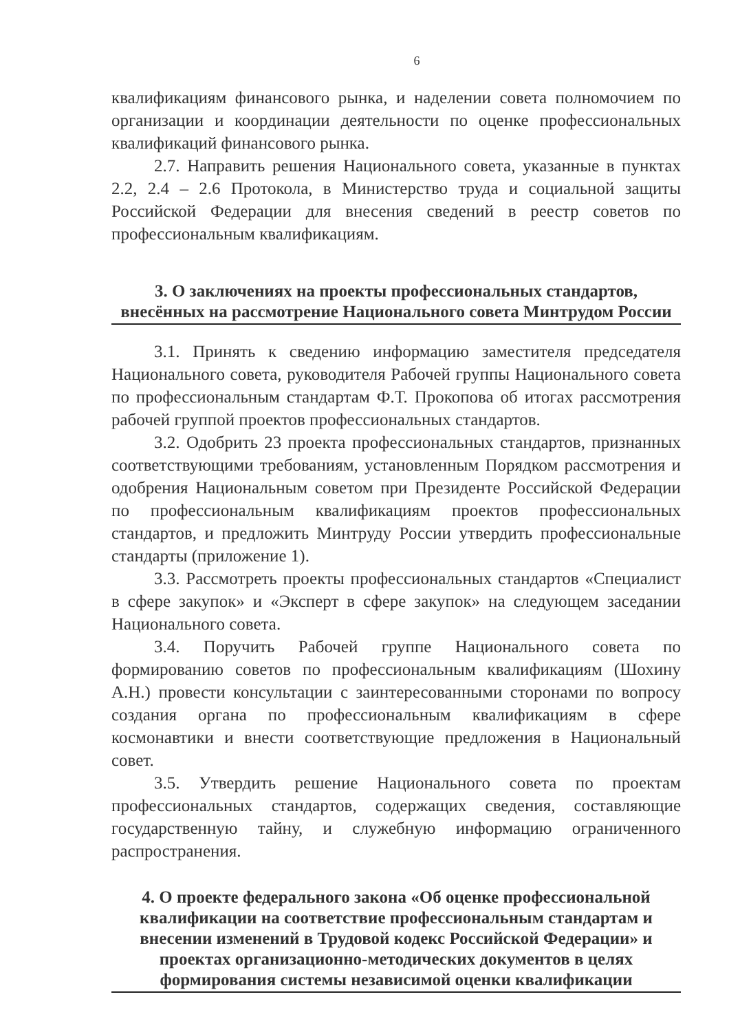6
квалификациям финансового рынка, и наделении совета полномочием по организации и координации деятельности по оценке профессиональных квалификаций финансового рынка.
2.7. Направить решения Национального совета, указанные в пунктах 2.2, 2.4 – 2.6 Протокола, в Министерство труда и социальной защиты Российской Федерации для внесения сведений в реестр советов по профессиональным квалификациям.
3. О заключениях на проекты профессиональных стандартов, внесённых на рассмотрение Национального совета Минтрудом России
3.1. Принять к сведению информацию заместителя председателя Национального совета, руководителя Рабочей группы Национального совета по профессиональным стандартам Ф.Т. Прокопова об итогах рассмотрения рабочей группой проектов профессиональных стандартов.
3.2. Одобрить 23 проекта профессиональных стандартов, признанных соответствующими требованиям, установленным Порядком рассмотрения и одобрения Национальным советом при Президенте Российской Федерации по профессиональным квалификациям проектов профессиональных стандартов, и предложить Минтруду России утвердить профессиональные стандарты (приложение 1).
3.3. Рассмотреть проекты профессиональных стандартов «Специалист в сфере закупок» и «Эксперт в сфере закупок» на следующем заседании Национального совета.
3.4. Поручить Рабочей группе Национального совета по формированию советов по профессиональным квалификациям (Шохину А.Н.) провести консультации с заинтересованными сторонами по вопросу создания органа по профессиональным квалификациям в сфере космонавтики и внести соответствующие предложения в Национальный совет.
3.5. Утвердить решение Национального совета по проектам профессиональных стандартов, содержащих сведения, составляющие государственную тайну, и служебную информацию ограниченного распространения.
4. О проекте федерального закона «Об оценке профессиональной квалификации на соответствие профессиональным стандартам и внесении изменений в Трудовой кодекс Российской Федерации» и проектах организационно-методических документов в целях формирования системы независимой оценки квалификации